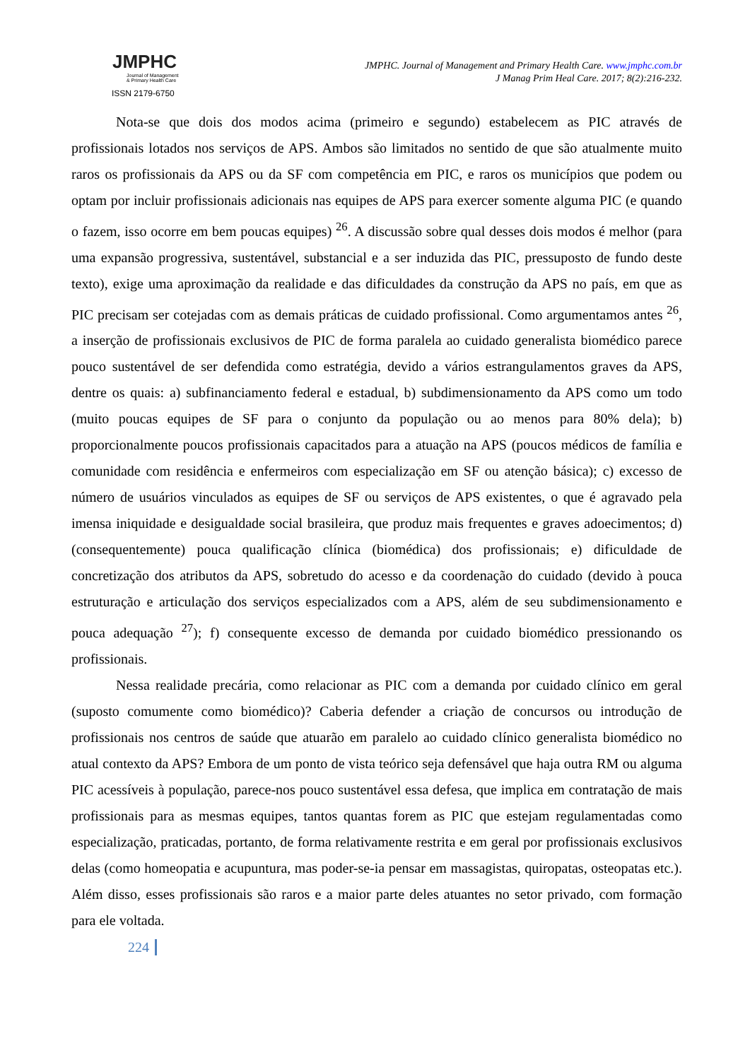JMPHC
Journal of Management
& Primary Health Care
ISSN 2179-6750
JMPHC. Journal of Management and Primary Health Care. www.jmphc.com.br
J Manag Prim Heal Care. 2017; 8(2):216-232.
Nota-se que dois dos modos acima (primeiro e segundo) estabelecem as PIC através de profissionais lotados nos serviços de APS. Ambos são limitados no sentido de que são atualmente muito raros os profissionais da APS ou da SF com competência em PIC, e raros os municípios que podem ou optam por incluir profissionais adicionais nas equipes de APS para exercer somente alguma PIC (e quando o fazem, isso ocorre em bem poucas equipes) <sup>26</sup>. A discussão sobre qual desses dois modos é melhor (para uma expansão progressiva, sustentável, substancial e a ser induzida das PIC, pressuposto de fundo deste texto), exige uma aproximação da realidade e das dificuldades da construção da APS no país, em que as PIC precisam ser cotejadas com as demais práticas de cuidado profissional. Como argumentamos antes <sup>26</sup>, a inserção de profissionais exclusivos de PIC de forma paralela ao cuidado generalista biomédico parece pouco sustentável de ser defendida como estratégia, devido a vários estrangulamentos graves da APS, dentre os quais: a) subfinanciamento federal e estadual, b) subdimensionamento da APS como um todo (muito poucas equipes de SF para o conjunto da população ou ao menos para 80% dela); b) proporcionalmente poucos profissionais capacitados para a atuação na APS (poucos médicos de família e comunidade com residência e enfermeiros com especialização em SF ou atenção básica); c) excesso de número de usuários vinculados as equipes de SF ou serviços de APS existentes, o que é agravado pela imensa iniquidade e desigualdade social brasileira, que produz mais frequentes e graves adoecimentos; d) (consequentemente) pouca qualificação clínica (biomédica) dos profissionais; e) dificuldade de concretização dos atributos da APS, sobretudo do acesso e da coordenação do cuidado (devido à pouca estruturação e articulação dos serviços especializados com a APS, além de seu subdimensionamento e pouca adequação <sup>27</sup>); f) consequente excesso de demanda por cuidado biomédico pressionando os profissionais.
Nessa realidade precária, como relacionar as PIC com a demanda por cuidado clínico em geral (suposto comumente como biomédico)? Caberia defender a criação de concursos ou introdução de profissionais nos centros de saúde que atuarão em paralelo ao cuidado clínico generalista biomédico no atual contexto da APS? Embora de um ponto de vista teórico seja defensável que haja outra RM ou alguma PIC acessíveis à população, parece-nos pouco sustentável essa defesa, que implica em contratação de mais profissionais para as mesmas equipes, tantos quantas forem as PIC que estejam regulamentadas como especialização, praticadas, portanto, de forma relativamente restrita e em geral por profissionais exclusivos delas (como homeopatia e acupuntura, mas poder-se-ia pensar em massagistas, quiropatas, osteopatas etc.). Além disso, esses profissionais são raros e a maior parte deles atuantes no setor privado, com formação para ele voltada.
224